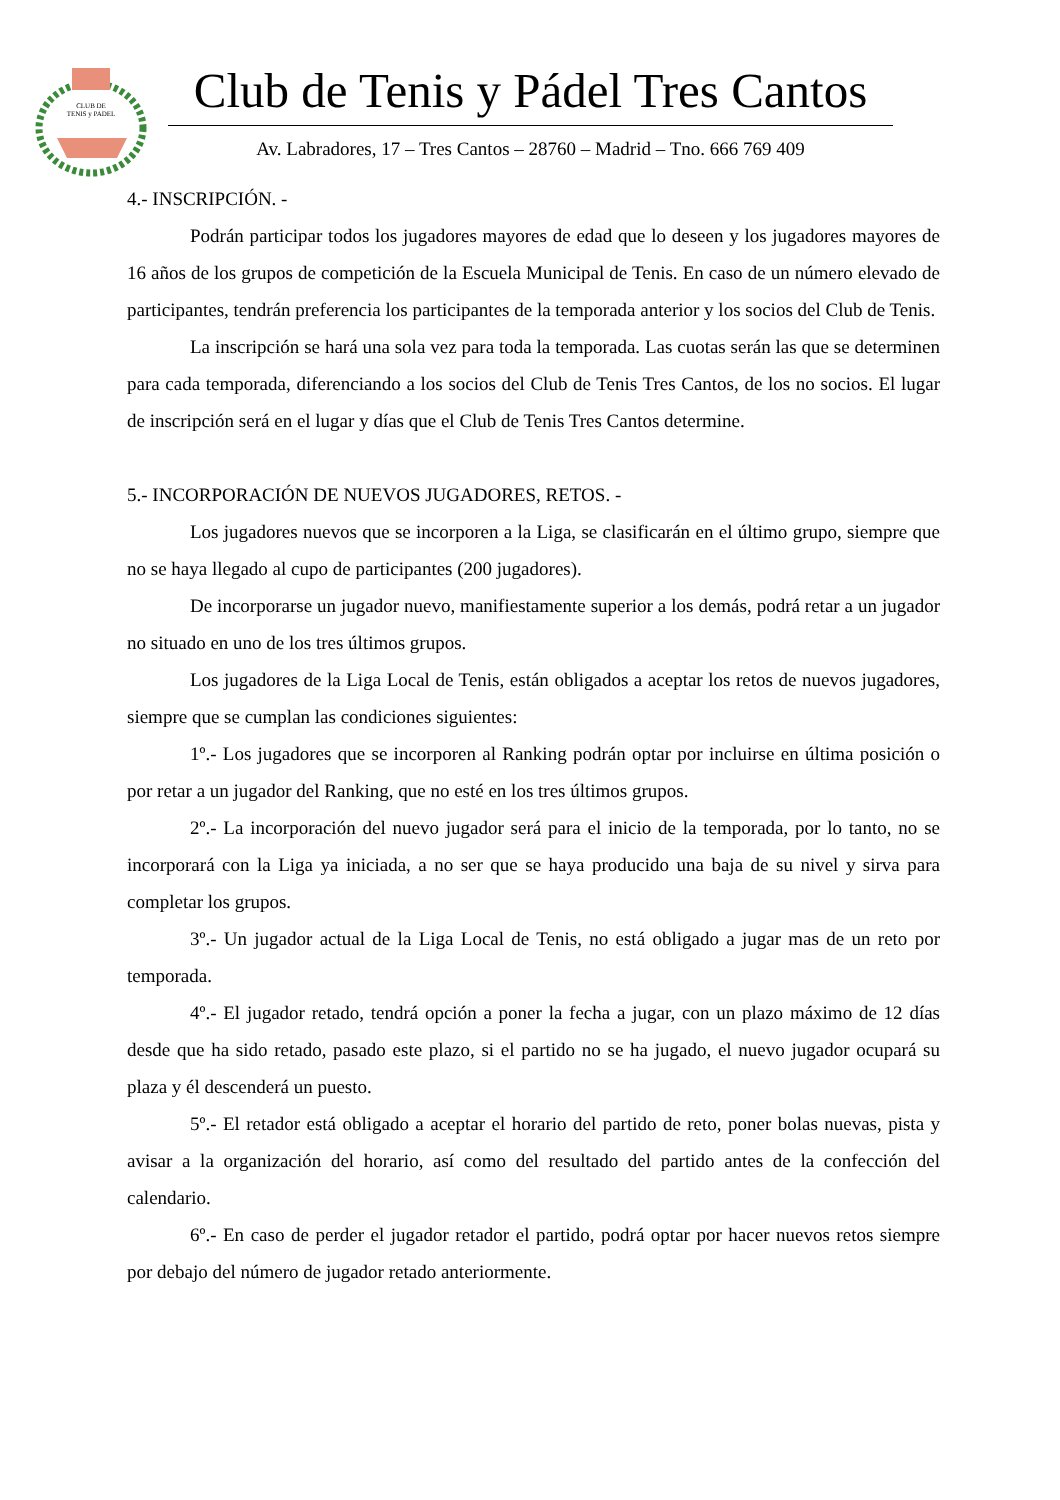CLUB DE
TENIS y PADEL
Club de Tenis y Pádel Tres Cantos
Av. Labradores, 17 – Tres Cantos – 28760 – Madrid – Tno. 666 769 409
4.- INSCRIPCIÓN. -
Podrán participar todos los jugadores mayores de edad que lo deseen y los jugadores mayores de 16 años de los grupos de competición de la Escuela Municipal de Tenis. En caso de un número elevado de participantes, tendrán preferencia los participantes de la temporada anterior y los socios del Club de Tenis.
La inscripción se hará una sola vez para toda la temporada. Las cuotas serán las que se determinen para cada temporada, diferenciando a los socios del Club de Tenis Tres Cantos, de los no socios. El lugar de inscripción será en el lugar y días que el Club de Tenis Tres Cantos determine.
5.- INCORPORACIÓN DE NUEVOS JUGADORES, RETOS. -
Los jugadores nuevos que se incorporen a la Liga, se clasificarán en el último grupo, siempre que no se haya llegado al cupo de participantes (200 jugadores).
De incorporarse un jugador nuevo, manifiestamente superior a los demás, podrá retar a un jugador no situado en uno de los tres últimos grupos.
Los jugadores de la Liga Local de Tenis, están obligados a aceptar los retos de nuevos jugadores, siempre que se cumplan las condiciones siguientes:
1º.- Los jugadores que se incorporen al Ranking podrán optar por incluirse en última posición o por retar a un jugador del Ranking, que no esté en los tres últimos grupos.
2º.- La incorporación del nuevo jugador será para el inicio de la temporada, por lo tanto, no se incorporará con la Liga ya iniciada, a no ser que se haya producido una baja de su nivel y sirva para completar los grupos.
3º.- Un jugador actual de la Liga Local de Tenis, no está obligado a jugar mas de un reto por temporada.
4º.- El jugador retado, tendrá opción a poner la fecha a jugar, con un plazo máximo de 12 días desde que ha sido retado, pasado este plazo, si el partido no se ha jugado, el nuevo jugador ocupará su plaza y él descenderá un puesto.
5º.- El retador está obligado a aceptar el horario del partido de reto, poner bolas nuevas, pista y avisar a la organización del horario, así como del resultado del partido antes de la confección del calendario.
6º.- En caso de perder el jugador retador el partido, podrá optar por hacer nuevos retos siempre por debajo del número de jugador retado anteriormente.